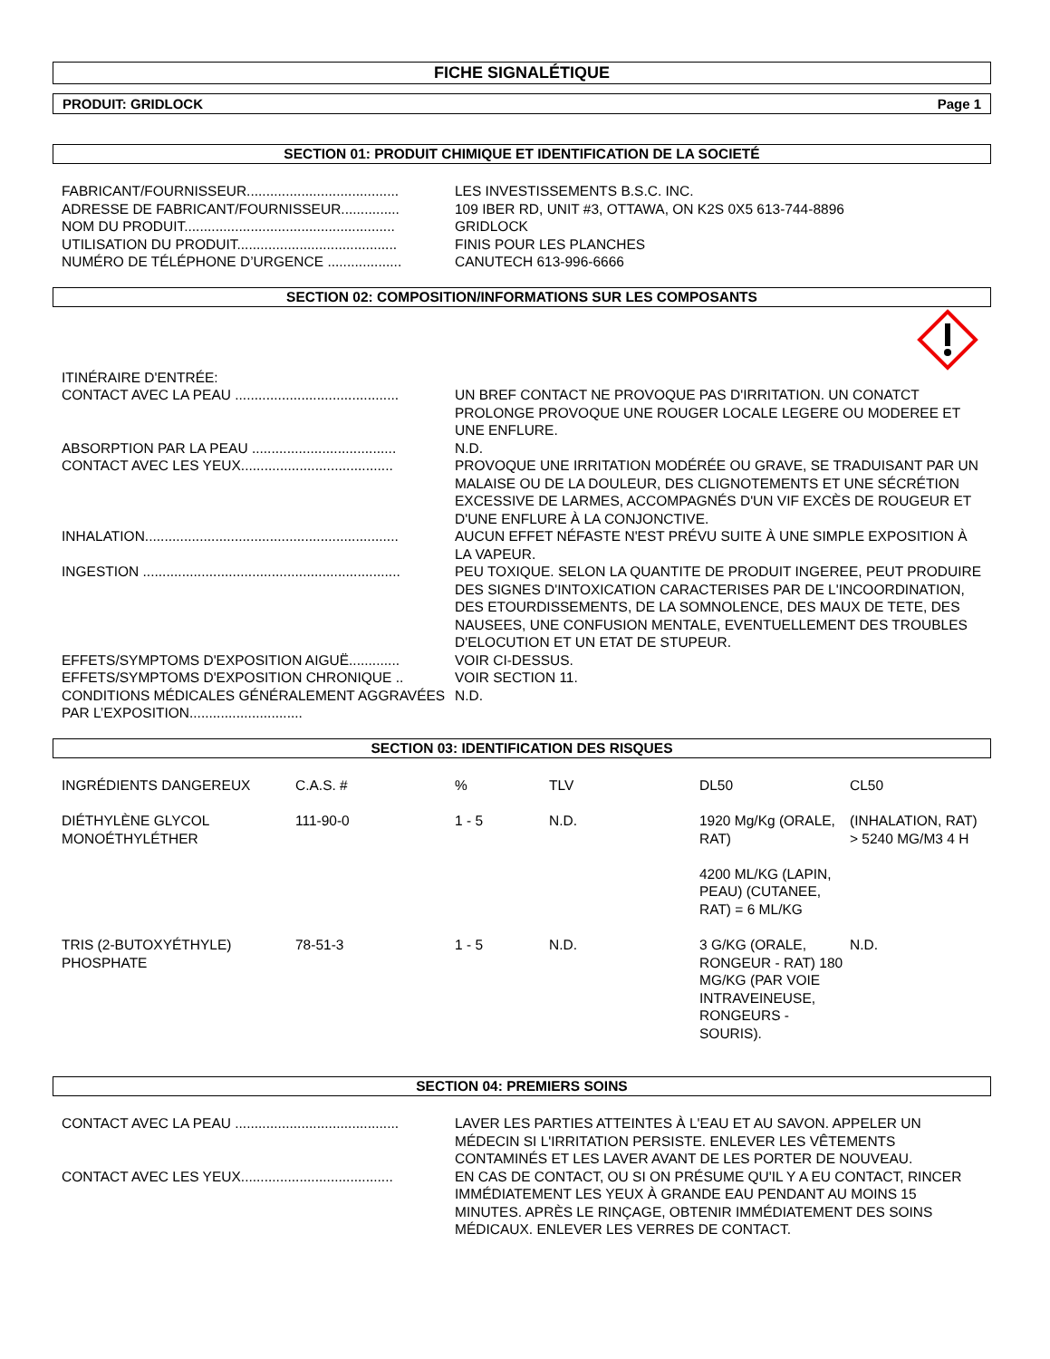FICHE SIGNALÉTIQUE
PRODUIT: GRIDLOCK Page 1
SECTION 01: PRODUIT CHIMIQUE ET IDENTIFICATION DE LA SOCIETÉ
| FABRICANT/FOURNISSEUR....................................... | LES INVESTISSEMENTS B.S.C. INC. |
| ADRESSE DE FABRICANT/FOURNISSEUR............... | 109 IBER RD, UNIT #3, OTTAWA, ON K2S 0X5 613-744-8896 |
| NOM DU PRODUIT...................................................... | GRIDLOCK |
| UTILISATION DU PRODUIT......................................... | FINIS POUR LES PLANCHES |
| NUMÉRO DE TÉLÉPHONE D’URGENCE ................... | CANUTECH 613-996-6666 |
SECTION 02: COMPOSITION/INFORMATIONS SUR LES COMPOSANTS
| ITINÉRAIRE D'ENTRÉE: | |
| CONTACT AVEC LA PEAU .......................................... | UN BREF CONTACT NE PROVOQUE PAS D'IRRITATION. UN CONATCT PROLONGE PROVOQUE UNE ROUGER LOCALE LEGERE OU MODEREE ET UNE ENFLURE. |
| ABSORPTION PAR LA PEAU ..................................... | N.D. |
| CONTACT AVEC LES YEUX....................................... | PROVOQUE UNE IRRITATION MODÉRÉE OU GRAVE, SE TRADUISANT PAR UN MALAISE OU DE LA DOULEUR, DES CLIGNOTEMENTS ET UNE SÉCRÉTION EXCESSIVE DE LARMES, ACCOMPAGNÉS D'UN VIF EXCÈS DE ROUGEUR ET D'UNE ENFLURE À LA CONJONCTIVE. |
| INHALATION................................................................. | AUCUN EFFET NÉFASTE N'EST PRÉVU SUITE À UNE SIMPLE EXPOSITION À LA VAPEUR. |
| INGESTION .................................................................. | PEU TOXIQUE. SELON LA QUANTITE DE PRODUIT INGEREE, PEUT PRODUIRE DES SIGNES D'INTOXICATION CARACTERISES PAR DE L'INCOORDINATION, DES ETOURDISSEMENTS, DE LA SOMNOLENCE, DES MAUX DE TETE, DES NAUSEES, UNE CONFUSION MENTALE, EVENTUELLEMENT DES TROUBLES D'ELOCUTION ET UN ETAT DE STUPEUR. |
| EFFETS/SYMPTOMS D'EXPOSITION AIGUË............. | VOIR CI-DESSUS. |
| EFFETS/SYMPTOMS D'EXPOSITION CHRONIQUE .. | VOIR SECTION 11. |
| CONDITIONS MÉDICALES GÉNÉRALEMENT AGGRAVÉES PAR L’EXPOSITION............................. | N.D. |
SECTION 03: IDENTIFICATION DES RISQUES
| INGRÉDIENTS DANGEREUX | C.A.S. # | % | TLV | DL50 | CL50 |
| --- | --- | --- | --- | --- | --- |
| DIÉTHYLÈNE GLYCOL MONOÉTHYLÉTHER | 111-90-0 | 1 - 5 | N.D. | 1920 Mg/Kg (ORALE, RAT) 4200 ML/KG (LAPIN, PEAU) (CUTANEE, RAT) = 6 ML/KG | (INHALATION, RAT) > 5240 MG/M3 4 H |
| TRIS (2-BUTOXYÉTHYLE) PHOSPHATE | 78-51-3 | 1 - 5 | N.D. | 3 G/KG (ORALE, RONGEUR - RAT) 180 MG/KG (PAR VOIE INTRAVEINEUSE, RONGEURS - SOURIS). | N.D. |
SECTION 04: PREMIERS SOINS
| CONTACT AVEC LA PEAU .......................................... | LAVER LES PARTIES ATTEINTES À L'EAU ET AU SAVON. APPELER UN MÉDECIN SI L'IRRITATION PERSISTE. ENLEVER LES VÊTEMENTS CONTAMINÉS ET LES LAVER AVANT DE LES PORTER DE NOUVEAU. |
| CONTACT AVEC LES YEUX....................................... | EN CAS DE CONTACT, OU SI ON PRÉSUME QU'IL Y A EU CONTACT, RINCER IMMÉDIATEMENT LES YEUX À GRANDE EAU PENDANT AU MOINS 15 MINUTES. APRÈS LE RINÇAGE, OBTENIR IMMÉDIATEMENT DES SOINS MÉDICAUX. ENLEVER LES VERRES DE CONTACT. |